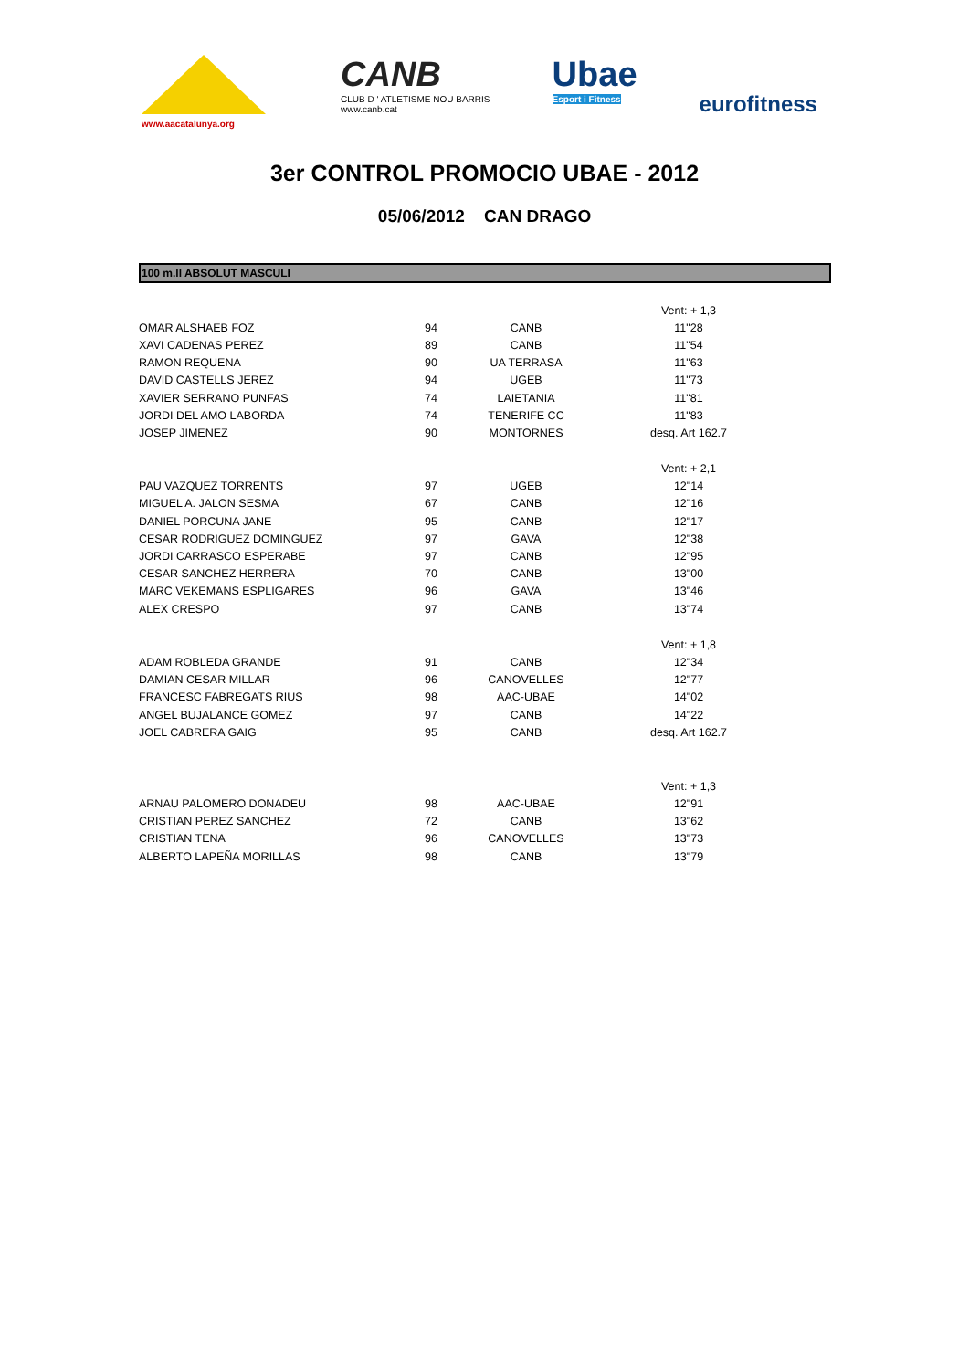www.aacatalunya.org
CANB
CLUB D ' ATLETISME NOU BARRIS
www.canb.cat
Ubae
Esport i Fitness
eurofitness
3er CONTROL PROMOCIO UBAE - 2012
05/06/2012 CAN DRAGO
100 m.ll ABSOLUT MASCULI
| | | | Vent: + 1,3 |
| OMAR ALSHAEB FOZ | 94 | CANB | 11"28 |
| XAVI CADENAS PEREZ | 89 | CANB | 11"54 |
| RAMON REQUENA | 90 | UA TERRASA | 11"63 |
| DAVID CASTELLS JEREZ | 94 | UGEB | 11"73 |
| XAVIER SERRANO PUNFAS | 74 | LAIETANIA | 11"81 |
| JORDI DEL AMO LABORDA | 74 | TENERIFE CC | 11"83 |
| JOSEP JIMENEZ | 90 | MONTORNES | desq. Art 162.7 |
| | | | Vent: + 2,1 |
| PAU VAZQUEZ TORRENTS | 97 | UGEB | 12"14 |
| MIGUEL A. JALON SESMA | 67 | CANB | 12"16 |
| DANIEL PORCUNA JANE | 95 | CANB | 12"17 |
| CESAR RODRIGUEZ DOMINGUEZ | 97 | GAVA | 12"38 |
| JORDI CARRASCO ESPERABE | 97 | CANB | 12"95 |
| CESAR SANCHEZ HERRERA | 70 | CANB | 13"00 |
| MARC VEKEMANS ESPLIGARES | 96 | GAVA | 13"46 |
| ALEX CRESPO | 97 | CANB | 13"74 |
| | | | Vent: + 1,8 |
| ADAM ROBLEDA GRANDE | 91 | CANB | 12"34 |
| DAMIAN CESAR MILLAR | 96 | CANOVELLES | 12"77 |
| FRANCESC FABREGATS RIUS | 98 | AAC-UBAE | 14"02 |
| ANGEL BUJALANCE GOMEZ | 97 | CANB | 14"22 |
| JOEL CABRERA GAIG | 95 | CANB | desq. Art 162.7 |
| | | | Vent: + 1,3 |
| ARNAU PALOMERO DONADEU | 98 | AAC-UBAE | 12"91 |
| CRISTIAN PEREZ SANCHEZ | 72 | CANB | 13"62 |
| CRISTIAN TENA | 96 | CANOVELLES | 13"73 |
| ALBERTO LAPEÑA MORILLAS | 98 | CANB | 13"79 |